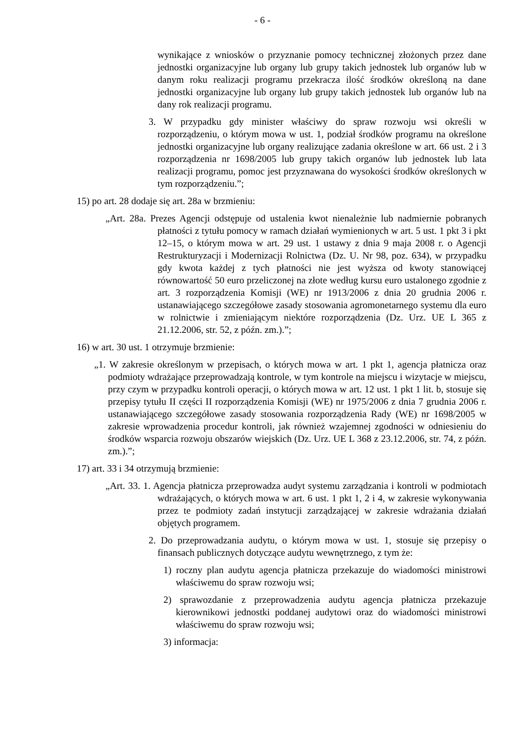- 6 -
wynikające z wniosków o przyznanie pomocy technicznej złożonych przez dane jednostki organizacyjne lub organy lub grupy takich jednostek lub organów lub w danym roku realizacji programu przekracza ilość środków określoną na dane jednostki organizacyjne lub organy lub grupy takich jednostek lub organów lub na dany rok realizacji programu.
3. W przypadku gdy minister właściwy do spraw rozwoju wsi określi w rozporządzeniu, o którym mowa w ust. 1, podział środków programu na określone jednostki organizacyjne lub organy realizujące zadania określone w art. 66 ust. 2 i 3 rozporządzenia nr 1698/2005 lub grupy takich organów lub jednostek lub lata realizacji programu, pomoc jest przyznawana do wysokości środków określonych w tym rozporządzeniu.”;
15) po art. 28 dodaje się art. 28a w brzmieniu:
„Art. 28a. Prezes Agencji odstępuje od ustalenia kwot nienależnie lub nadmiernie pobranych płatności z tytułu pomocy w ramach działań wymienionych w art. 5 ust. 1 pkt 3 i pkt 12–15, o którym mowa w art. 29 ust. 1 ustawy z dnia 9 maja 2008 r. o Agencji Restrukturyzacji i Modernizacji Rolnictwa (Dz. U. Nr 98, poz. 634), w przypadku gdy kwota każdej z tych płatności nie jest wyższa od kwoty stanowiącej równowartość 50 euro przeliczonej na złote według kursu euro ustalonego zgodnie z art. 3 rozporządzenia Komisji (WE) nr 1913/2006 z dnia 20 grudnia 2006 r. ustanawiającego szczegółowe zasady stosowania agromonetarnego systemu dla euro w rolnictwie i zmieniającym niektóre rozporządzenia (Dz. Urz. UE L 365 z 21.12.2006, str. 52, z późn. zm.).”;
16) w art. 30 ust. 1 otrzymuje brzmienie:
„1. W zakresie określonym w przepisach, o których mowa w art. 1 pkt 1, agencja płatnicza oraz podmioty wdrażające przeprowadzają kontrole, w tym kontrole na miejscu i wizytacje w miejscu, przy czym w przypadku kontroli operacji, o których mowa w art. 12 ust. 1 pkt 1 lit. b, stosuje się przepisy tytułu II części II rozporządzenia Komisji (WE) nr 1975/2006 z dnia 7 grudnia 2006 r. ustanawiającego szczegółowe zasady stosowania rozporządzenia Rady (WE) nr 1698/2005 w zakresie wprowadzenia procedur kontroli, jak również wzajemnej zgodności w odniesieniu do środków wsparcia rozwoju obszarów wiejskich (Dz. Urz. UE L 368 z 23.12.2006, str. 74, z późn. zm.).”;
17) art. 33 i 34 otrzymują brzmienie:
„Art. 33. 1. Agencja płatnicza przeprowadza audyt systemu zarządzania i kontroli w podmiotach wdrażających, o których mowa w art. 6 ust. 1 pkt 1, 2 i 4, w zakresie wykonywania przez te podmioty zadań instytucji zarządzającej w zakresie wdrażania działań objętych programem.
2. Do przeprowadzania audytu, o którym mowa w ust. 1, stosuje się przepisy o finansach publicznych dotyczące audytu wewnętrznego, z tym że:
1) roczny plan audytu agencja płatnicza przekazuje do wiadomości ministrowi właściwemu do spraw rozwoju wsi;
2) sprawozdanie z przeprowadzenia audytu agencja płatnicza przekazuje kierownikowi jednostki poddanej audytowi oraz do wiadomości ministrowi właściwemu do spraw rozwoju wsi;
3) informacja: